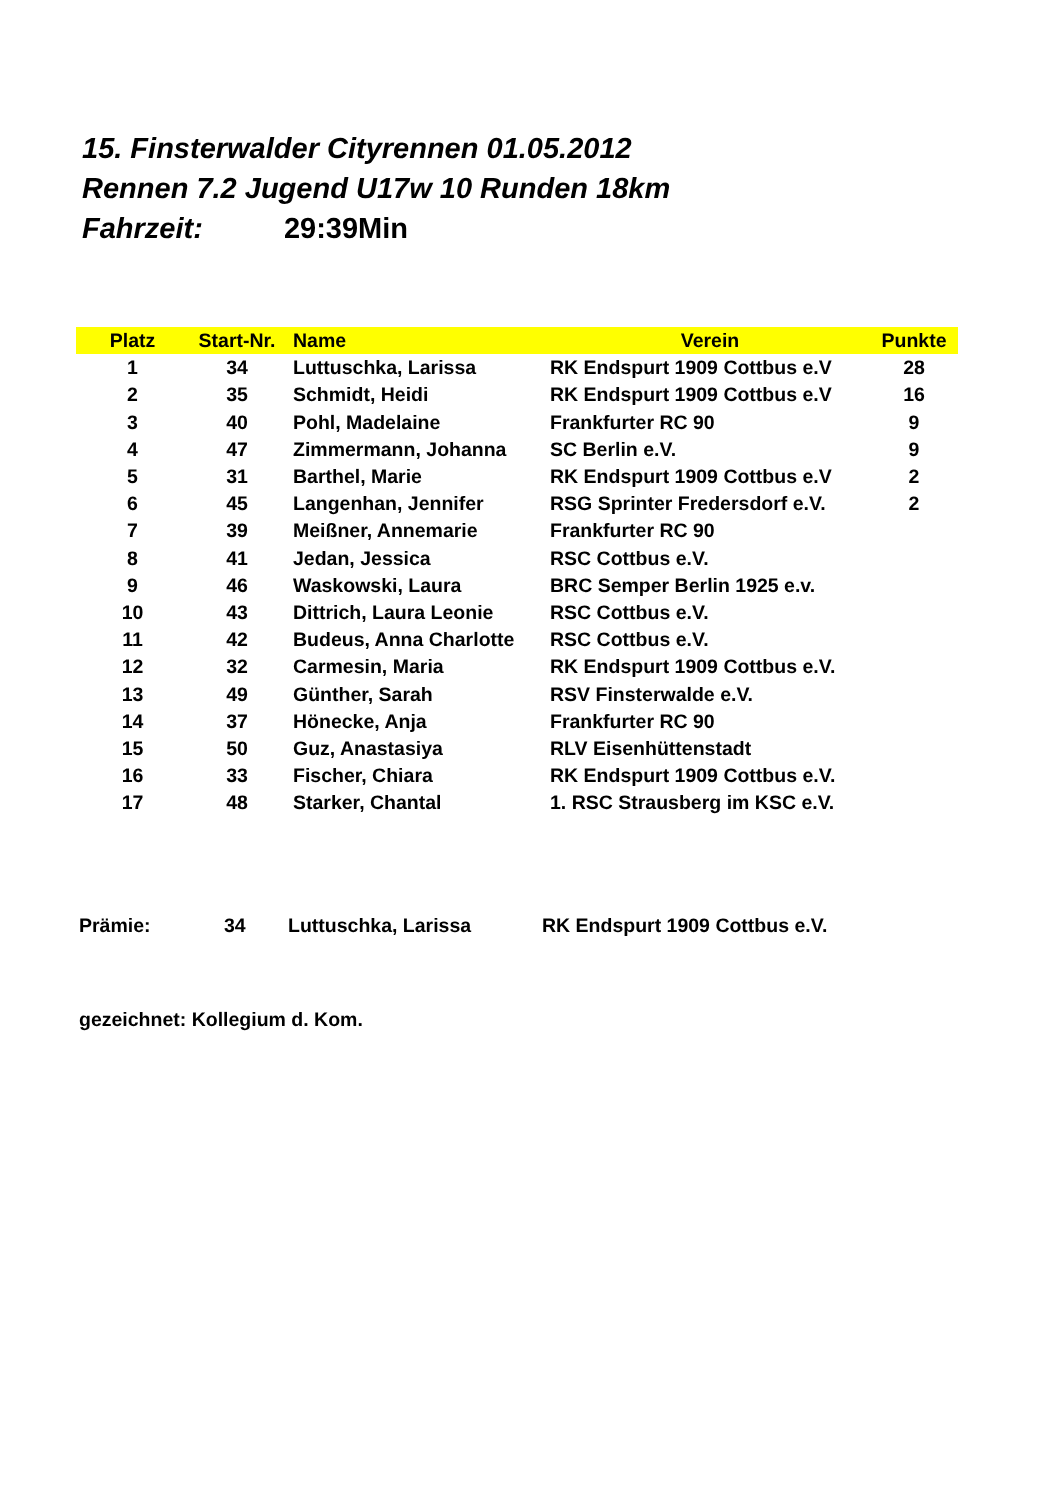15. Finsterwalder Cityrennen 01.05.2012
Rennen 7.2 Jugend U17w 10 Runden 18km
Fahrzeit: 29:39Min
| Platz | Start-Nr. | Name | Verein | Punkte |
| --- | --- | --- | --- | --- |
| 1 | 34 | Luttuschka, Larissa | RK Endspurt 1909 Cottbus e.V | 28 |
| 2 | 35 | Schmidt, Heidi | RK Endspurt 1909 Cottbus e.V | 16 |
| 3 | 40 | Pohl, Madelaine | Frankfurter RC 90 | 9 |
| 4 | 47 | Zimmermann, Johanna | SC Berlin e.V. | 9 |
| 5 | 31 | Barthel, Marie | RK Endspurt 1909 Cottbus e.V | 2 |
| 6 | 45 | Langenhan, Jennifer | RSG Sprinter Fredersdorf e.V. | 2 |
| 7 | 39 | Meißner, Annemarie | Frankfurter RC 90 | |
| 8 | 41 | Jedan, Jessica | RSC Cottbus e.V. | |
| 9 | 46 | Waskowski, Laura | BRC Semper Berlin 1925 e.v. | |
| 10 | 43 | Dittrich, Laura Leonie | RSC Cottbus e.V. | |
| 11 | 42 | Budeus, Anna Charlotte | RSC Cottbus e.V. | |
| 12 | 32 | Carmesin, Maria | RK Endspurt 1909 Cottbus e.V. | |
| 13 | 49 | Günther, Sarah | RSV Finsterwalde e.V. | |
| 14 | 37 | Hönecke, Anja | Frankfurter RC 90 | |
| 15 | 50 | Guz, Anastasiya | RLV Eisenhüttenstadt | |
| 16 | 33 | Fischer, Chiara | RK Endspurt 1909 Cottbus e.V. | |
| 17 | 48 | Starker, Chantal | 1. RSC Strausberg im KSC e.V. | |
Prämie: 34 Luttuschka, Larissa RK Endspurt 1909 Cottbus e.V.
gezeichnet: Kollegium d. Kom.